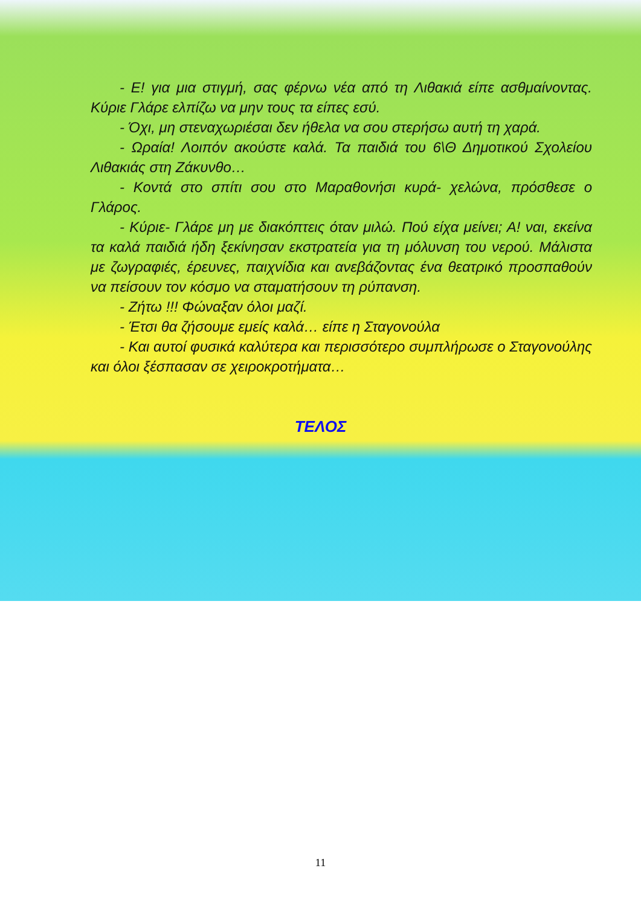- Ε! για μια στιγμή, σας φέρνω νέα από τη Λιθακιά είπε ασθμαίνοντας. Κύριε Γλάρε ελπίζω να μην τους τα είπες εσύ.
- Όχι, μη στεναχωριέσαι δεν ήθελα να σου στερήσω αυτή τη χαρά.
- Ωραία! Λοιπόν ακούστε καλά. Τα παιδιά του 6\Θ Δημοτικού Σχολείου Λιθακιάς στη Ζάκυνθο…
- Κοντά στο σπίτι σου στο Μαραθονήσι κυρά- χελώνα, πρόσθεσε ο Γλάρος.
- Κύριε- Γλάρε μη με διακόπτεις όταν μιλώ. Πού είχα μείνει; Α! ναι, εκείνα τα καλά παιδιά ήδη ξεκίνησαν εκστρατεία για τη μόλυνση του νερού. Μάλιστα με ζωγραφιές, έρευνες, παιχνίδια και ανεβάζοντας ένα θεατρικό προσπαθούν να πείσουν τον κόσμο να σταματήσουν τη ρύπανση.
- Ζήτω !!! Φώναξαν όλοι μαζί.
- Έτσι θα ζήσουμε εμείς καλά… είπε η Σταγονούλα
- Και αυτοί φυσικά καλύτερα και περισσότερο συμπλήρωσε ο Σταγονούλης και όλοι ξέσπασαν σε χειροκροτήματα…
ΤΕΛΟΣ
11